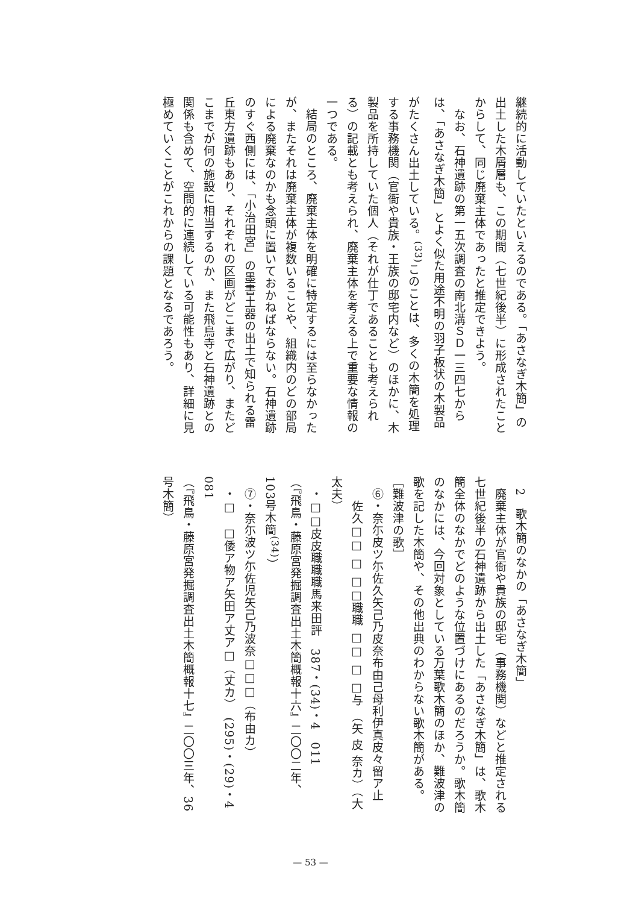継続的に活動していたといえるのである。「あさなぎ木簡」の出土した木屑層も、この期間（七世紀後半）に形成されたことからして、同じ廃棄主体であったと推定できよう。
　なお、石神遺跡の第一五次調査の南北溝ＳＤ一三四七からは、「あさなぎ木簡」とよく似た用途不明の羽子板状の木製品がたくさん出土している。<sup>(33)</sup>このことは、多くの木簡を処理する事務機関（官衙や貴族・王族の邸宅内など）のほかに、木製品を所持していた個人（それが仕丁であることも考えられる）の記載とも考えられ、廃棄主体を考える上で重要な情報の一つである。
　結局のところ、廃棄主体を明確に特定するには至らなかったが、またそれは廃棄主体が複数いることや、組織内のどの部局による廃棄なのかも念頭に置いておかねばならない。石神遺跡のすぐ西側には、「小治田宮」の墨書土器の出土で知られる雷丘東方遺跡もあり、それぞれの区画がどこまで広がり、またどこまでが何の施設に相当するのか、また飛鳥寺と石神遺跡との関係も含めて、空間的に連続している可能性もあり、詳細に見極めていくことがこれからの課題となるであろう。
　2　歌木簡のなかの「あさなぎ木簡」
　廃棄主体が官衙や貴族の邸宅（事務機関）などと推定される七世紀後半の石神遺跡から出土した「あさなぎ木簡」は、歌木簡全体のなかでどのような位置づけにあるのだろうか。歌木簡のなかには、今回対象としている万葉歌木簡のほか、難波津の歌を記した木簡や、その他出典のわからない歌木簡がある。
［難波津の歌］
　⑥・奈尓皮ツ尓佐久矢己乃皮奈布由己母利伊真皮々留ア止
　　佐久□□ □ □□職職 □□ □ □与 （矢 皮 奈カ）（大 太夫）
　・□□皮皮職職職馬来田評　387・(34)・4　011
（『飛鳥・藤原宮発掘調査出土木簡概報十六』二〇〇二年、103号木簡<sup>(34)</sup>）
　⑦・奈尓波ツ尓佐児矢己乃波奈□□□（布由カ）
　・□　□倭ア物ア矢田ア丈ア□（丈カ）　(295)・(29)・4　081
（『飛鳥・藤原宮発掘調査出土木簡概報十七』二〇〇三年、36号木簡）
— 53 —